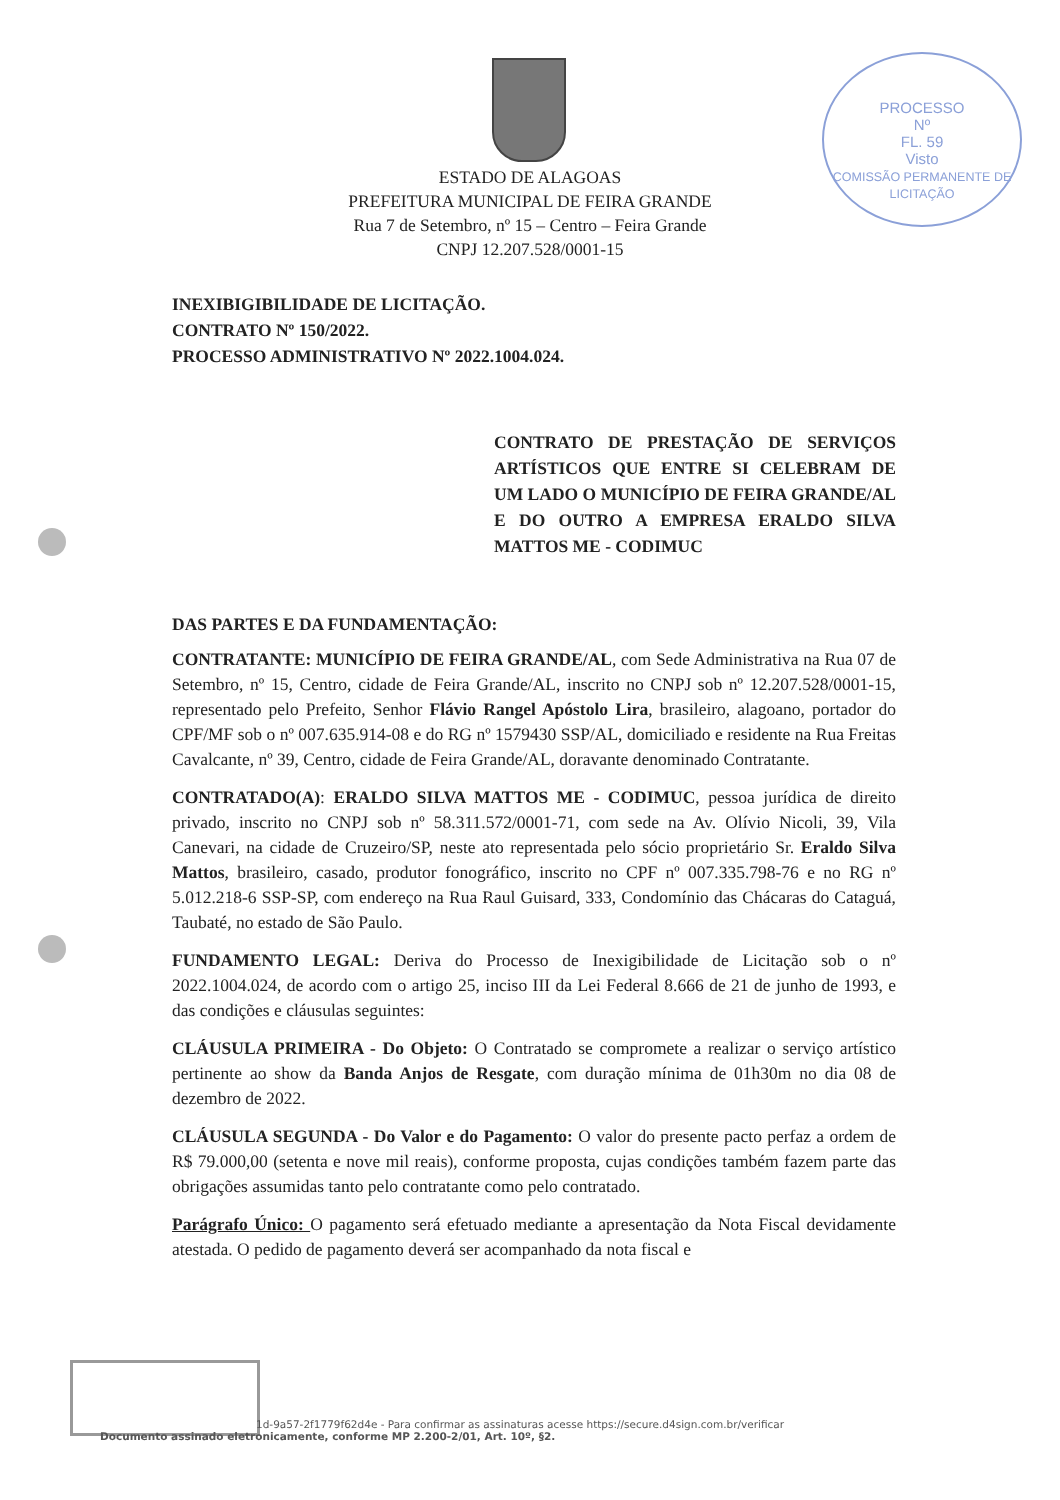PROCESSO
Nº
FL. 59
Visto
COMISSÃO PERMANENTE DE LICITAÇÃO
ESTADO DE ALAGOAS
PREFEITURA MUNICIPAL DE FEIRA GRANDE
Rua 7 de Setembro, nº 15 – Centro – Feira Grande
CNPJ 12.207.528/0001-15
INEXIBIGIBILIDADE DE LICITAÇÃO.
CONTRATO Nº 150/2022.
PROCESSO ADMINISTRATIVO Nº 2022.1004.024.
CONTRATO DE PRESTAÇÃO DE SERVIÇOS ARTÍSTICOS QUE ENTRE SI CELEBRAM DE UM LADO O MUNICÍPIO DE FEIRA GRANDE/AL E DO OUTRO A EMPRESA ERALDO SILVA MATTOS ME - CODIMUC
DAS PARTES E DA FUNDAMENTAÇÃO:
CONTRATANTE: MUNICÍPIO DE FEIRA GRANDE/AL, com Sede Administrativa na Rua 07 de Setembro, nº 15, Centro, cidade de Feira Grande/AL, inscrito no CNPJ sob nº 12.207.528/0001-15, representado pelo Prefeito, Senhor Flávio Rangel Apóstolo Lira, brasileiro, alagoano, portador do CPF/MF sob o nº 007.635.914-08 e do RG nº 1579430 SSP/AL, domiciliado e residente na Rua Freitas Cavalcante, nº 39, Centro, cidade de Feira Grande/AL, doravante denominado Contratante.
CONTRATADO(A): ERALDO SILVA MATTOS ME - CODIMUC, pessoa jurídica de direito privado, inscrito no CNPJ sob nº 58.311.572/0001-71, com sede na Av. Olívio Nicoli, 39, Vila Canevari, na cidade de Cruzeiro/SP, neste ato representada pelo sócio proprietário Sr. Eraldo Silva Mattos, brasileiro, casado, produtor fonográfico, inscrito no CPF nº 007.335.798-76 e no RG nº 5.012.218-6 SSP-SP, com endereço na Rua Raul Guisard, 333, Condomínio das Chácaras do Cataguá, Taubaté, no estado de São Paulo.
FUNDAMENTO LEGAL: Deriva do Processo de Inexigibilidade de Licitação sob o nº 2022.1004.024, de acordo com o artigo 25, inciso III da Lei Federal 8.666 de 21 de junho de 1993, e das condições e cláusulas seguintes:
CLÁUSULA PRIMEIRA - Do Objeto: O Contratado se compromete a realizar o serviço artístico pertinente ao show da Banda Anjos de Resgate, com duração mínima de 01h30m no dia 08 de dezembro de 2022.
CLÁUSULA SEGUNDA - Do Valor e do Pagamento: O valor do presente pacto perfaz a ordem de R$ 79.000,00 (setenta e nove mil reais), conforme proposta, cujas condições também fazem parte das obrigações assumidas tanto pelo contratante como pelo contratado.
Parágrafo Único: O pagamento será efetuado mediante a apresentação da Nota Fiscal devidamente atestada. O pedido de pagamento deverá ser acompanhado da nota fiscal e
1d-9a57-2f1779f62d4e - Para confirmar as assinaturas acesse https://secure.d4sign.com.br/verificar
Documento assinado eletronicamente, conforme MP 2.200-2/01, Art. 10º, §2.